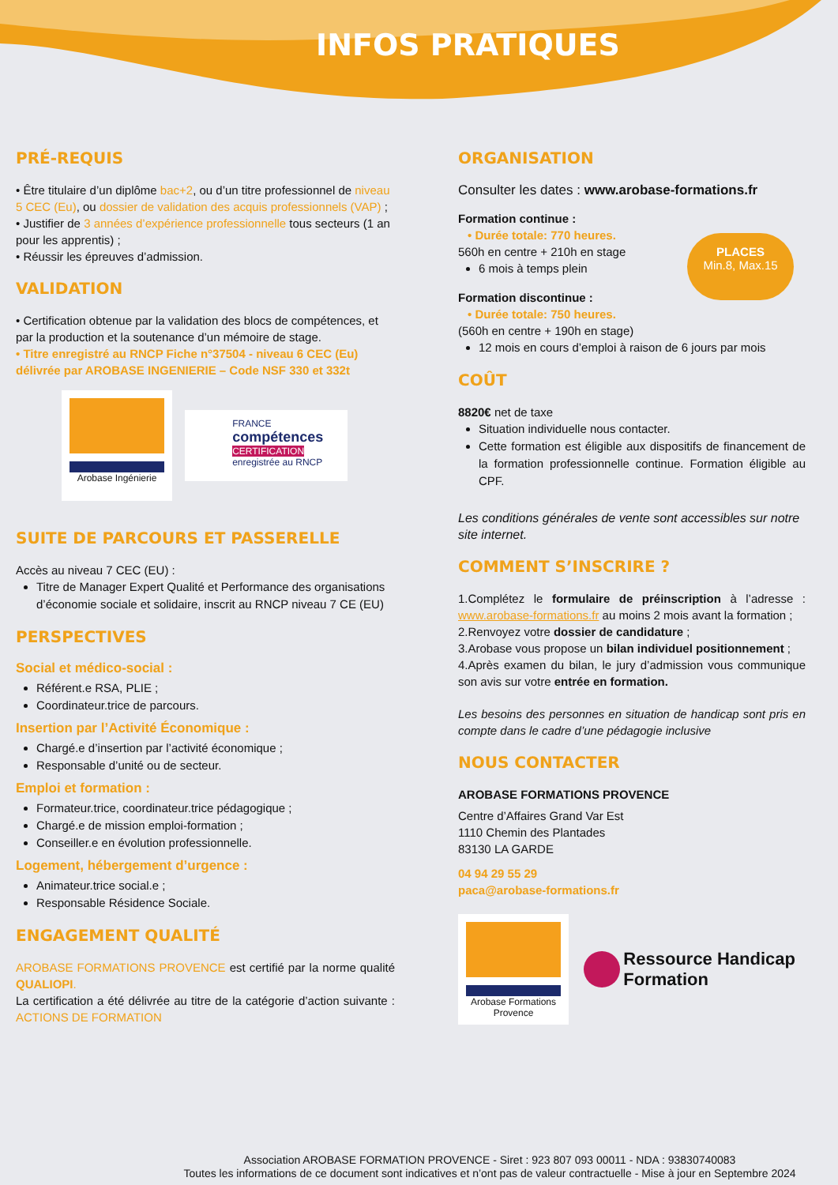INFOS PRATIQUES
PRÉ-REQUIS
• Être titulaire d’un diplôme bac+2, ou d’un titre professionnel de niveau 5 CEC (Eu), ou dossier de validation des acquis professionnels (VAP) ;
• Justifier de 3 années d’expérience professionnelle tous secteurs (1 an pour les apprentis) ;
• Réussir les épreuves d’admission.
VALIDATION
• Certification obtenue par la validation des blocs de compétences, et par la production et la soutenance d’un mémoire de stage.
• Titre enregistré au RNCP Fiche n°37504 - niveau 6 CEC (Eu) délivrée par AROBASE INGENIERIE – Code NSF 330 et 332t
Arobase Ingénierie
FRANCE
compétences
CERTIFICATION
enregistrée au RNCP
SUITE DE PARCOURS ET PASSERELLE
Accès au niveau 7 CEC (EU) :
Titre de Manager Expert Qualité et Performance des organisations d’économie sociale et solidaire, inscrit au RNCP niveau 7 CE (EU)
PERSPECTIVES
Social et médico-social :
Référent.e RSA, PLIE ;
Coordinateur.trice de parcours.
Insertion par l’Activité Économique :
Chargé.e d’insertion par l’activité économique ;
Responsable d’unité ou de secteur.
Emploi et formation :
Formateur.trice, coordinateur.trice pédagogique ;
Chargé.e de mission emploi-formation ;
Conseiller.e en évolution professionnelle.
Logement, hébergement d’urgence :
Animateur.trice social.e ;
Responsable Résidence Sociale.
ENGAGEMENT QUALITÉ
AROBASE FORMATIONS PROVENCE est certifié par la norme qualité QUALIOPI.
La certification a été délivrée au titre de la catégorie d’action suivante : ACTIONS DE FORMATION
ORGANISATION
Consulter les dates : www.arobase-formations.fr
Formation continue :
• Durée totale: 770 heures.
560h en centre + 210h en stage
6 mois à temps plein
Formation discontinue :
• Durée totale: 750 heures.
(560h en centre + 190h en stage)
12 mois en cours d’emploi à raison de 6 jours par mois
COÛT
8820€ net de taxe
Situation individuelle nous contacter.
Cette formation est éligible aux dispositifs de financement de la formation professionnelle continue. Formation éligible au CPF.
Les conditions générales de vente sont accessibles sur notre site internet.
COMMENT S’INSCRIRE ?
1.Complétez le formulaire de préinscription à l’adresse : www.arobase-formations.fr au moins 2 mois avant la formation ;
2.Renvoyez votre dossier de candidature ;
3.Arobase vous propose un bilan individuel positionnement ;
4.Après examen du bilan, le jury d’admission vous communique son avis sur votre entrée en formation.
Les besoins des personnes en situation de handicap sont pris en compte dans le cadre d’une pédagogie inclusive
NOUS CONTACTER
AROBASE FORMATIONS PROVENCE
Centre d’Affaires Grand Var Est
1110 Chemin des Plantades
83130 LA GARDE
04 94 29 55 29
paca@arobase-formations.fr
Arobase Formations Provence
Ressource Handicap
Formation
PLACES
Min.8, Max.15
Association AROBASE FORMATION PROVENCE - Siret : 923 807 093 00011 - NDA : 93830740083
Toutes les informations de ce document sont indicatives et n’ont pas de valeur contractuelle - Mise à jour en Septembre 2024